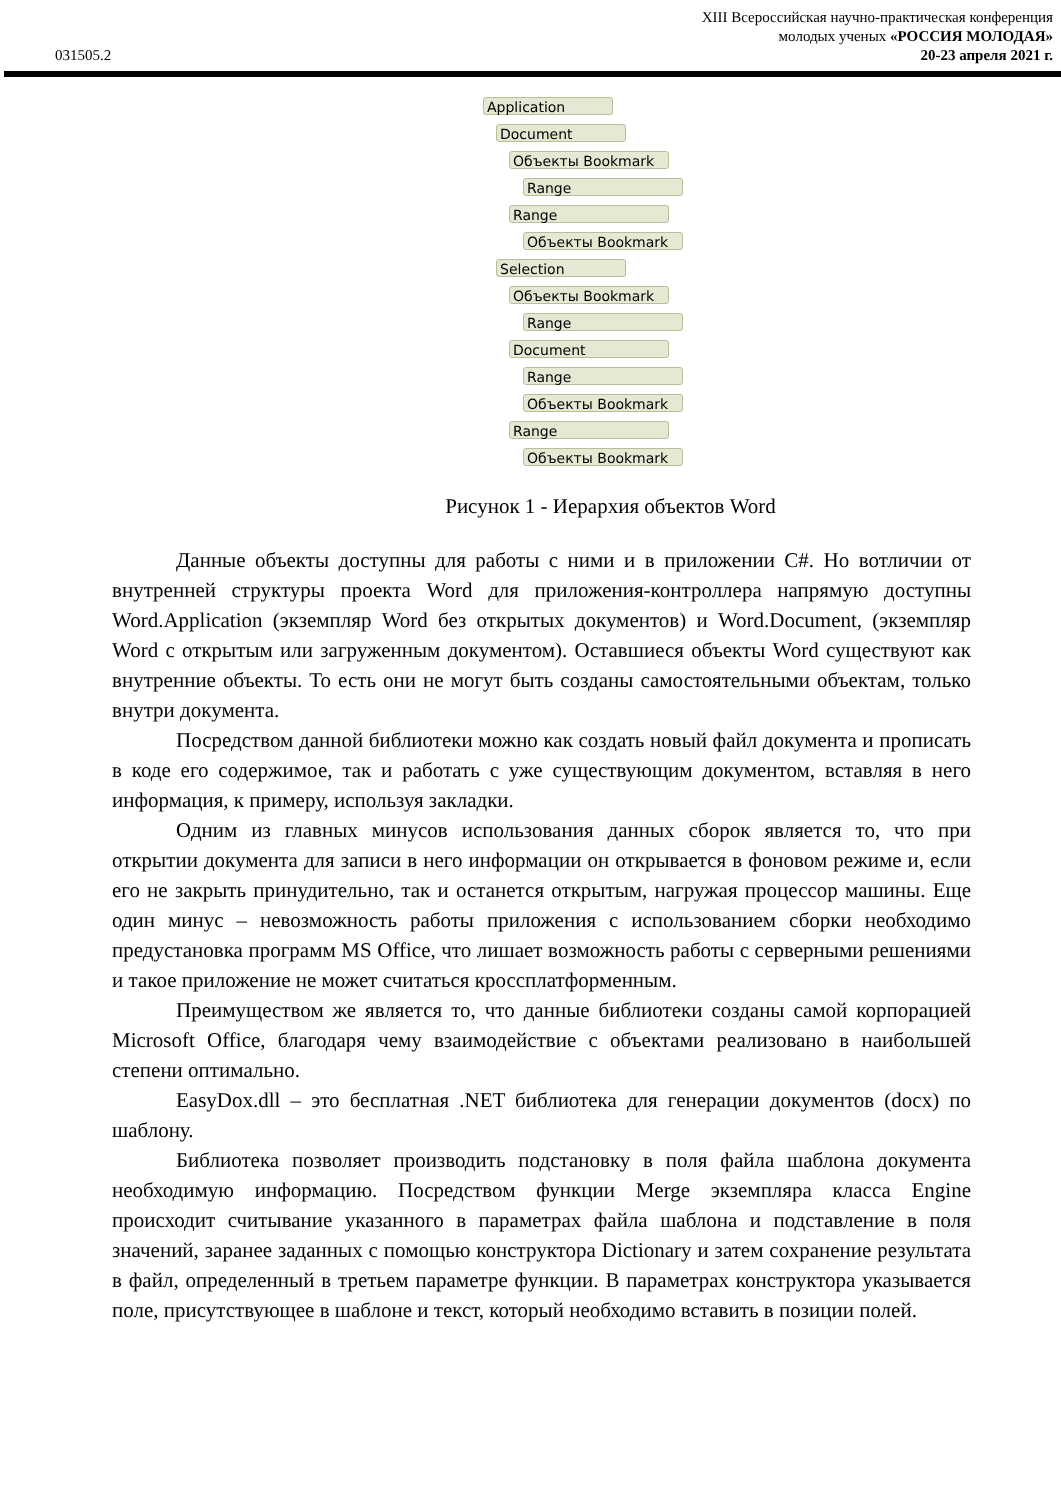XIII Всероссийская научно-практическая конференция
молодых ученых «РОССИЯ МОЛОДАЯ»
031505.2 20-23 апреля 2021 г.
Application
Document
Объекты Bookmark
Range
Range
Объекты Bookmark
Selection
Объекты Bookmark
Range
Document
Range
Объекты Bookmark
Range
Объекты Bookmark
Рисунок 1 - Иерархия объектов Word
Данные объекты доступны для работы с ними и в приложении C#. Но вотличии от внутренней структуры проекта Word для приложения-контроллера напрямую доступны Word.Application (экземпляр Word без открытых документов) и Word.Document, (экземпляр Word с открытым или загруженным документом). Оставшиеся объекты Word существуют как внутренние объекты. То есть они не могут быть созданы самостоятельными объектам, только внутри документа.
Посредством данной библиотеки можно как создать новый файл документа и прописать в коде его содержимое, так и работать с уже существующим документом, вставляя в него информация, к примеру, используя закладки.
Одним из главных минусов использования данных сборок является то, что при открытии документа для записи в него информации он открывается в фоновом режиме и, если его не закрыть принудительно, так и останется открытым, нагружая процессор машины. Еще один минус – невозможность работы приложения с использованием сборки необходимо предустановка программ MS Office, что лишает возможность работы с серверными решениями и такое приложение не может считаться кроссплатформенным.
Преимуществом же является то, что данные библиотеки созданы самой корпорацией Microsoft Office, благодаря чему взаимодействие с объектами реализовано в наибольшей степени оптимально.
EasyDox.dll – это бесплатная .NET библиотека для генерации документов (docx) по шаблону.
Библиотека позволяет производить подстановку в поля файла шаблона документа необходимую информацию. Посредством функции Merge экземпляра класса Engine происходит считывание указанного в параметрах файла шаблона и подставление в поля значений, заранее заданных с помощью конструктора Dictionary и затем сохранение результата в файл, определенный в третьем параметре функции. В параметрах конструктора указывается поле, присутствующее в шаблоне и текст, который необходимо вставить в позиции полей.